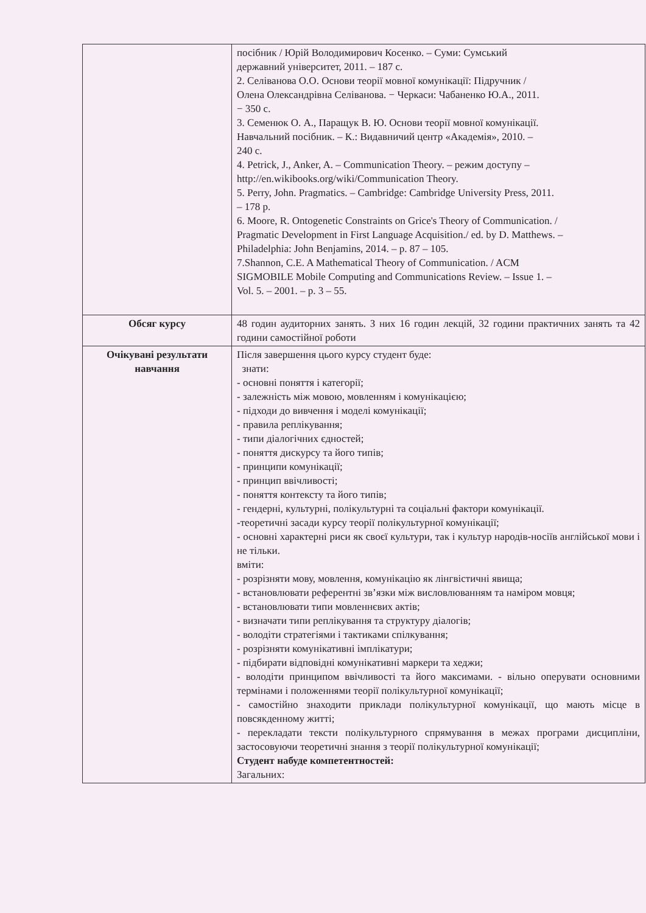| | посібник / Юрій Володимирович Косенко. – Суми: Сумський державний університет, 2011. – 187 с. 2. Селіванова О.О. Основи теорії мовної комунікації: Підручник / Олена Олександрівна Селіванова. − Черкаси: Чабаненко Ю.А., 2011. − 350 с. 3. Семенюк О. А., Паращук В. Ю. Основи теорії мовної комунікації. Навчальний посібник. – К.: Видавничий центр «Академія», 2010. – 240 с. 4. Petrick, J., Anker, A. – Communication Theory. – режим доступу – http://en.wikibooks.org/wiki/Communication Theory. 5. Perry, John. Pragmatics. – Cambridge: Cambridge University Press, 2011. – 178 p. 6. Moore, R. Ontogenetic Constraints on Grice's Theory of Communication. / Pragmatic Development in First Language Acquisition./ ed. by D. Matthews. – Philadelphia: John Benjamins, 2014. – p. 87 – 105. 7.Shannon, C.E. A Mathematical Theory of Communication. / ACM SIGMOBILE Mobile Computing and Communications Review. – Issue 1. – Vol. 5. – 2001. – p. 3 – 55. |
| Обсяг курсу | 48 годин аудиторних занять. З них 16 годин лекцій, 32 години практичних занять та 42 години самостійної роботи |
| Очікувані результати навчання | Після завершення цього курсу студент буде: знати: - основні поняття і категорії; - залежність між мовою, мовленням і комунікацією; - підходи до вивчення і моделі комунікації; - правила реплікування; - типи діалогічних єдностей; - поняття дискурсу та його типів; - принципи комунікації; - принцип ввічливості; - поняття контексту та його типів; - гендерні, культурні, полікультурні та соціальні фактори комунікації. -теоретичні засади курсу теорії полікультурної комунікації; - основні характерні риси як своєї культури, так і культур народів-носіїв англійської мови і не тільки. вміти: - розрізняти мову, мовлення, комунікацію як лінгвістичні явища; - встановлювати референтні зв’язки між висловлюванням та наміром мовця; - встановлювати типи мовленнєвих актів; - визначати типи реплікування та структуру діалогів; - володіти стратегіями і тактиками спілкування; - розрізняти комунікативні імплікатури; - підбирати відповідні комунікативні маркери та хеджи; - володіти принципом ввічливості та його максимами. - вільно оперувати основними термінами і положеннями теорії полікультурної комунікації; - самостійно знаходити приклади полікультурної комунікації, що мають місце в повсякденному житті; - перекладати тексти полікультурного спрямування в межах програми дисципліни, застосовуючи теоретичні знання з теорії полікультурної комунікації; Студент набуде компетентностей: Загальних: |